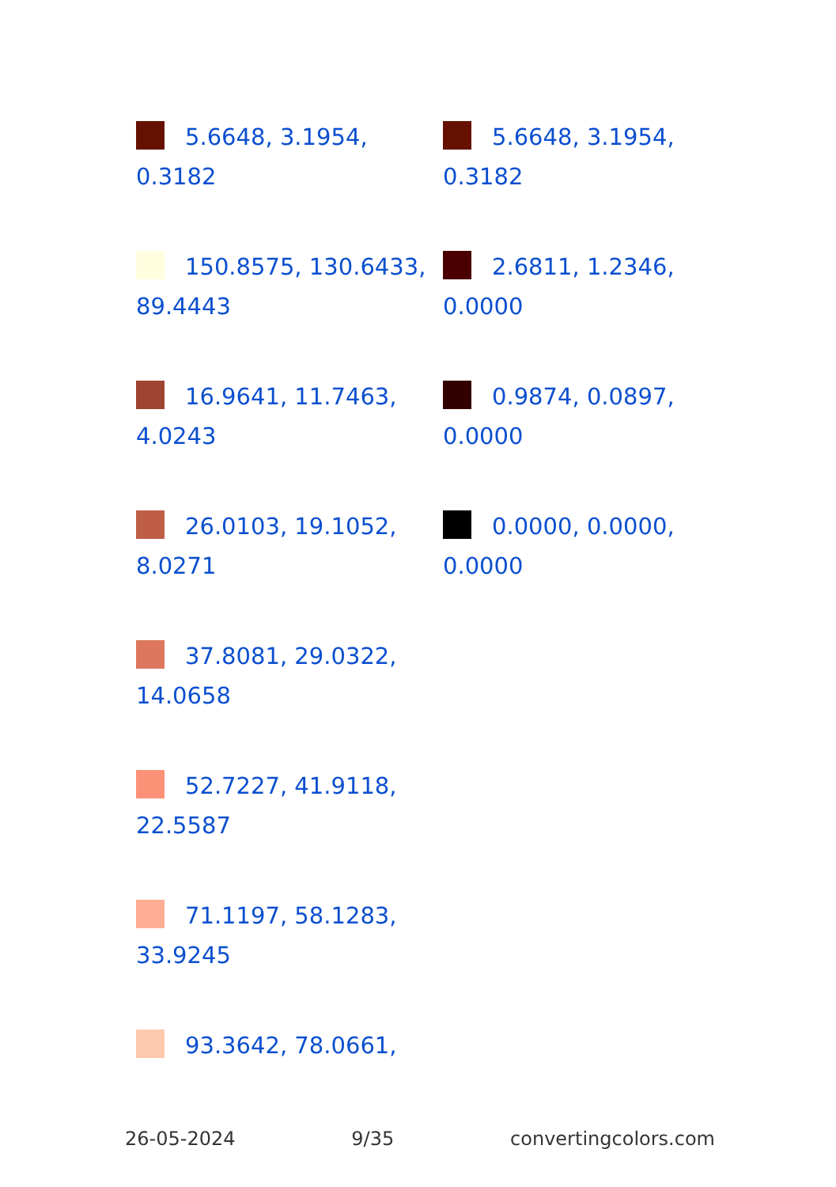5.6648, 3.1954, 0.3182
5.6648, 3.1954, 0.3182
150.8575, 130.6433, 89.4443
2.6811, 1.2346, 0.0000
16.9641, 11.7463, 4.0243
0.9874, 0.0897, 0.0000
26.0103, 19.1052, 8.0271
0.0000, 0.0000, 0.0000
37.8081, 29.0322, 14.0658
52.7227, 41.9118, 22.5587
71.1197, 58.1283, 33.9245
93.3642, 78.0661,
26-05-2024 9/35 convertingcolors.com